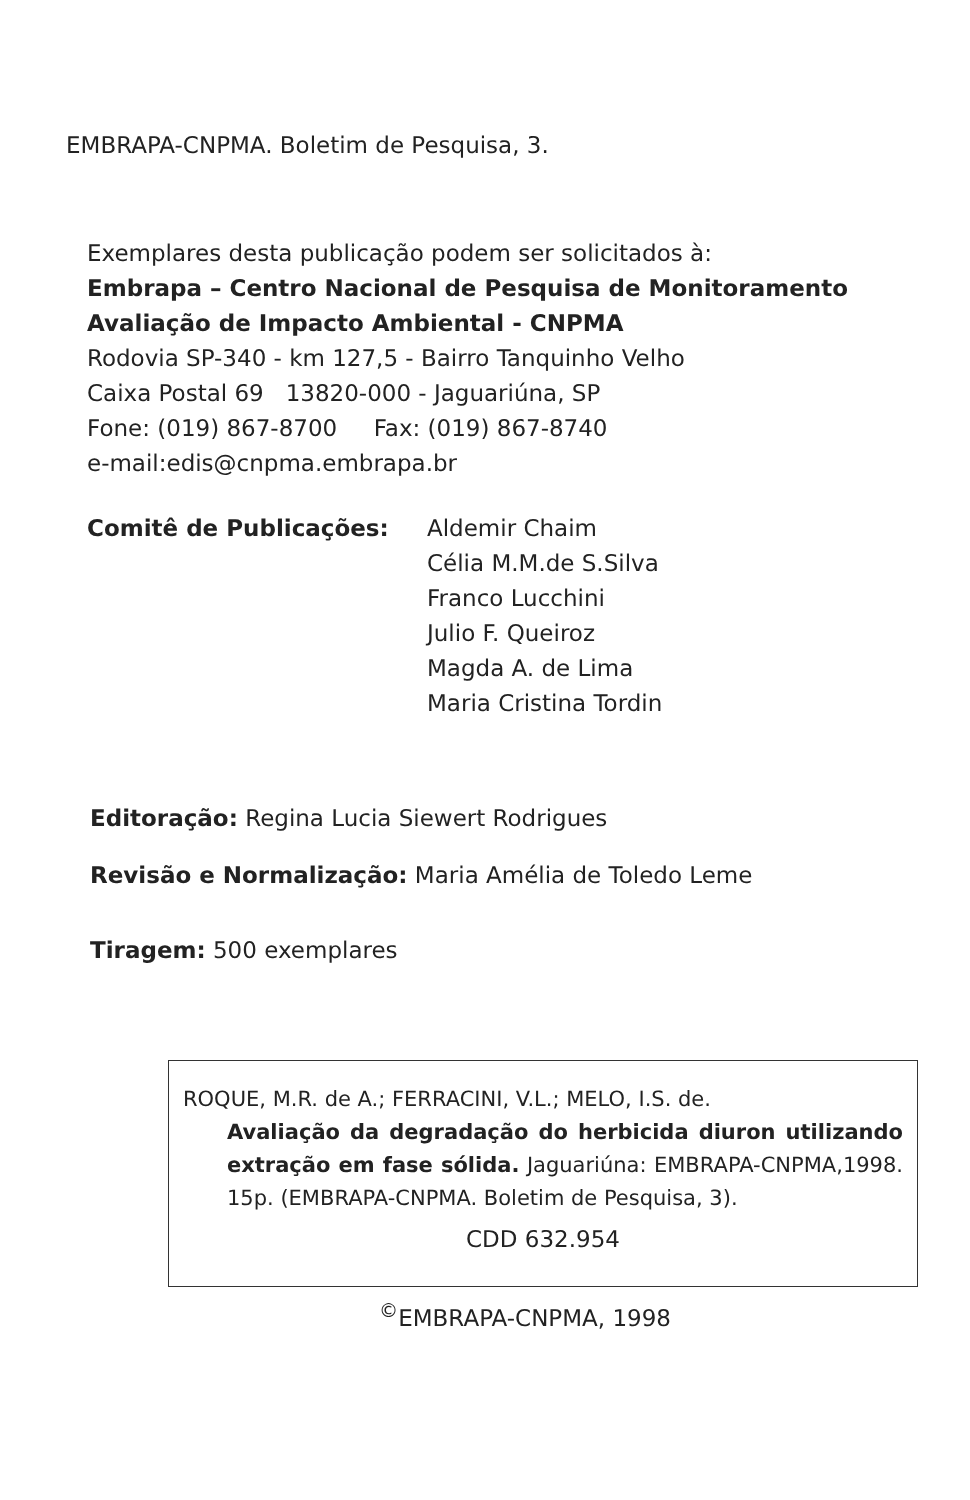EMBRAPA-CNPMA. Boletim de Pesquisa, 3.
Exemplares desta publicação podem ser solicitados à:
Embrapa – Centro Nacional de Pesquisa de Monitoramento Avaliação de Impacto Ambiental - CNPMA
Rodovia SP-340 - km 127,5 - Bairro Tanquinho Velho
Caixa Postal 69 13820-000 - Jaguariúna, SP
Fone: (019) 867-8700 Fax: (019) 867-8740
e-mail:edis@cnpma.embrapa.br
Comitê de Publicações: Aldemir Chaim
Célia M.M.de S.Silva
Franco Lucchini
Julio F. Queiroz
Magda A. de Lima
Maria Cristina Tordin
Editoração: Regina Lucia Siewert Rodrigues
Revisão e Normalização: Maria Amélia de Toledo Leme
Tiragem: 500 exemplares
ROQUE, M.R. de A.; FERRACINI, V.L.; MELO, I.S. de.
Avaliação da degradação do herbicida diuron utilizando extração em fase sólida. Jaguariúna: EMBRAPA-CNPMA,1998. 15p. (EMBRAPA-CNPMA. Boletim de Pesquisa, 3).
CDD 632.954
<sup>©</sup>EMBRAPA-CNPMA, 1998